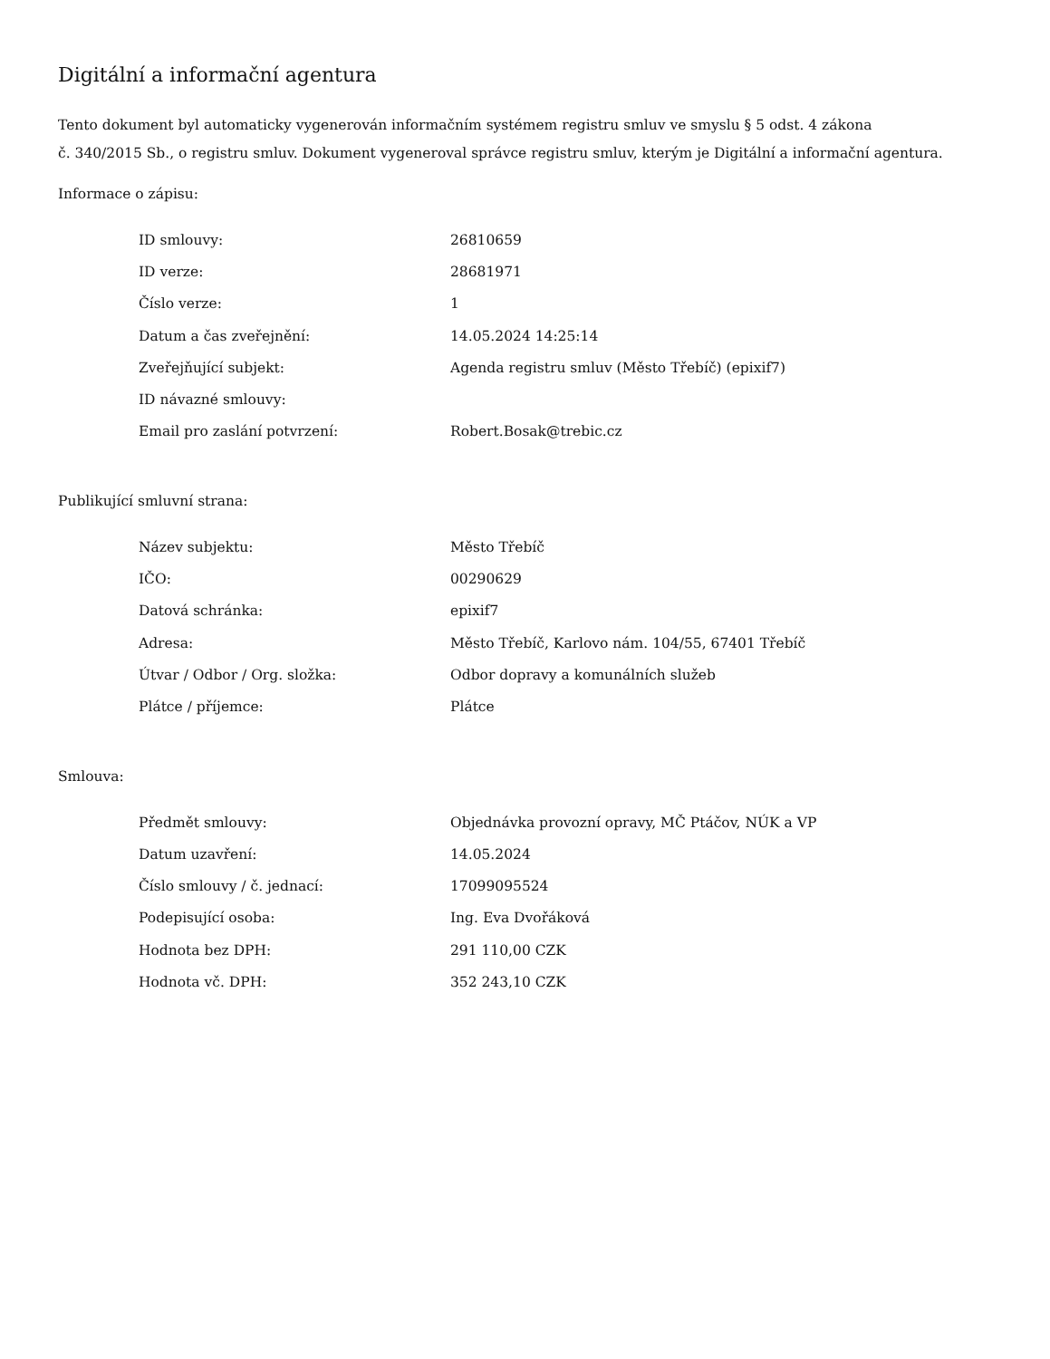Digitální a informační agentura
Tento dokument byl automaticky vygenerován informačním systémem registru smluv ve smyslu § 5 odst. 4 zákona
č. 340/2015 Sb., o registru smluv. Dokument vygeneroval správce registru smluv, kterým je Digitální a informační agentura.
Informace o zápisu:
| ID smlouvy: | 26810659 |
| ID verze: | 28681971 |
| Číslo verze: | 1 |
| Datum a čas zveřejnění: | 14.05.2024 14:25:14 |
| Zveřejňující subjekt: | Agenda registru smluv (Město Třebíč) (epixif7) |
| ID návazné smlouvy: | |
| Email pro zaslání potvrzení: | Robert.Bosak@trebic.cz |
Publikující smluvní strana:
| Název subjektu: | Město Třebíč |
| IČO: | 00290629 |
| Datová schránka: | epixif7 |
| Adresa: | Město Třebíč, Karlovo nám. 104/55, 67401 Třebíč |
| Útvar / Odbor / Org. složka: | Odbor dopravy a komunálních služeb |
| Plátce / příjemce: | Plátce |
Smlouva:
| Předmět smlouvy: | Objednávka provozní opravy, MČ Ptáčov, NÚK a VP |
| Datum uzavření: | 14.05.2024 |
| Číslo smlouvy / č. jednací: | 17099095524 |
| Podepisující osoba: | Ing. Eva Dvořáková |
| Hodnota bez DPH: | 291 110,00 CZK |
| Hodnota vč. DPH: | 352 243,10 CZK |